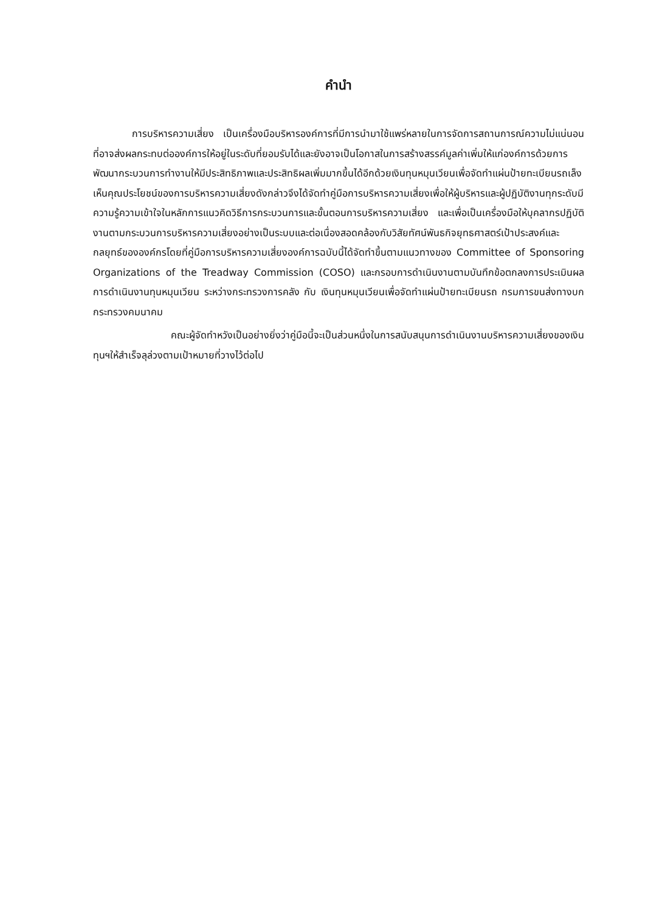คำนำ
การบริหารความเสี่ยง เป็นเครื่องมือบริหารองค์การที่มีการนำมาใช้แพร่หลายในการจัดการสถานการณ์ความไม่แน่นอน ที่อาจส่งผลกระทบต่อองค์การให้อยู่ในระดับที่ยอมรับได้และยังอาจเป็นโอกาสในการสร้างสรรค์มูลค่าเพิ่มให้แก่องค์การด้วยการพัฒนากระบวนการทำงานให้มีประสิทธิภาพและประสิทธิผลเพิ่มมากขึ้นได้อีกด้วยเงินทุนหมุนเวียนเพื่อจัดทำแผ่นป้ายทะเบียนรถเล็งเห็นคุณประโยชน์ของการบริหารความเสี่ยงดังกล่าวจึงได้จัดทำคู่มือการบริหารความเสี่ยงเพื่อให้ผู้บริหารและผู้ปฏิบัติงานทุกระดับมีความรู้ความเข้าใจในหลักการแนวคิดวิธีการกระบวนการและขั้นตอนการบริหารความเสี่ยง และเพื่อเป็นเครื่องมือให้บุคลากรปฏิบัติงานตามกระบวนการบริหารความเสี่ยงอย่างเป็นระบบและต่อเนื่องสอดคล้องกับวิสัยทัศน์พันธกิจยุทธศาสตร์เป้าประสงค์และกลยุทธ์ขององค์กรโดยที่คู่มือการบริหารความเสี่ยงองค์การฉบับนี้ได้จัดทำขึ้นตามแนวทางของ Committee of Sponsoring Organizations of the Treadway Commission (COSO) และกรอบการดำเนินงานตามบันทึกข้อตกลงการประเมินผลการดำเนินงานทุนหมุนเวียน ระหว่างกระทรวงการคลัง กับ เงินทุนหมุนเวียนเพื่อจัดทำแผ่นป้ายทะเบียนรถ กรมการขนส่งทางบก กระทรวงคมนาคม
คณะผู้จัดทำหวังเป็นอย่างยิ่งว่าคู่มือนี้จะเป็นส่วนหนึ่งในการสนับสนุนการดำเนินงานบริหารความเสี่ยงของเงินทุนฯให้สำเร็จลุล่วงตามเป้าหมายที่วางไว้ต่อไป